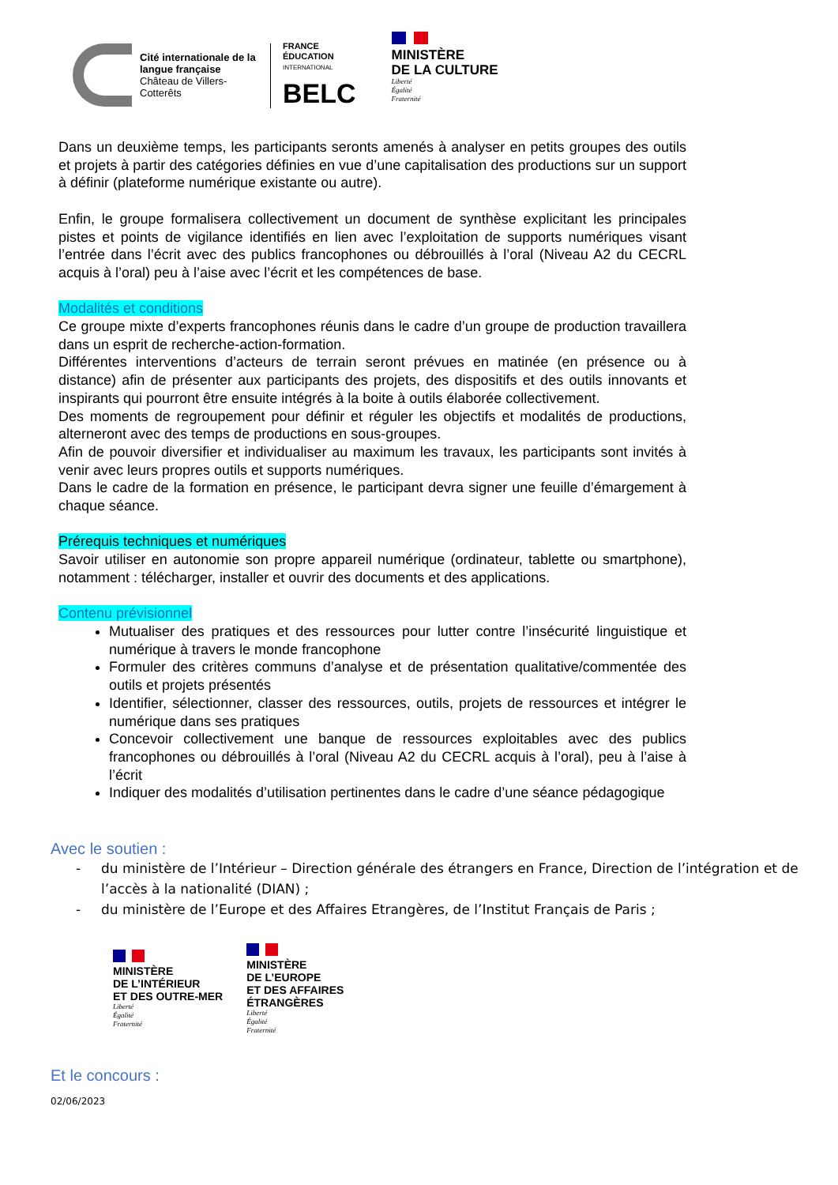Cité internationale de la langue française
Château de Villers-Cotterêts
FRANCE
ÉDUCATION
INTERNATIONAL
BELC
MINISTÈRE
DE LA CULTURE
Liberté
Égalité
Fraternité
Dans un deuxième temps, les participants seronts amenés à analyser en petits groupes des outils et projets à partir des catégories définies en vue d’une capitalisation des productions sur un support à définir (plateforme numérique existante ou autre).
Enfin, le groupe formalisera collectivement un document de synthèse explicitant les principales pistes et points de vigilance identifiés en lien avec l’exploitation de supports numériques visant l’entrée dans l’écrit avec des publics francophones ou débrouillés à l’oral (Niveau A2 du CECRL acquis à l’oral) peu à l’aise avec l’écrit et les compétences de base.
Modalités et conditions
Ce groupe mixte d’experts francophones réunis dans le cadre d’un groupe de production travaillera dans un esprit de recherche-action-formation.
Différentes interventions d’acteurs de terrain seront prévues en matinée (en présence ou à distance) afin de présenter aux participants des projets, des dispositifs et des outils innovants et inspirants qui pourront être ensuite intégrés à la boite à outils élaborée collectivement.
Des moments de regroupement pour définir et réguler les objectifs et modalités de productions, alterneront avec des temps de productions en sous-groupes.
Afin de pouvoir diversifier et individualiser au maximum les travaux, les participants sont invités à venir avec leurs propres outils et supports numériques.
Dans le cadre de la formation en présence, le participant devra signer une feuille d’émargement à chaque séance.
Prérequis techniques et numériques
Savoir utiliser en autonomie son propre appareil numérique (ordinateur, tablette ou smartphone), notamment : télécharger, installer et ouvrir des documents et des applications.
Contenu prévisionnel
Mutualiser des pratiques et des ressources pour lutter contre l’insécurité linguistique et numérique à travers le monde francophone
Formuler des critères communs d’analyse et de présentation qualitative/commentée des outils et projets présentés
Identifier, sélectionner, classer des ressources, outils, projets de ressources et intégrer le numérique dans ses pratiques
Concevoir collectivement une banque de ressources exploitables avec des publics francophones ou débrouillés à l’oral (Niveau A2 du CECRL acquis à l’oral), peu à l’aise à l’écrit
Indiquer des modalités d’utilisation pertinentes dans le cadre d’une séance pédagogique
Avec le soutien :
- du ministère de l’Intérieur – Direction générale des étrangers en France, Direction de l’intégration et de l’accès à la nationalité (DIAN) ;
- du ministère de l’Europe et des Affaires Etrangères, de l’Institut Français de Paris ;
MINISTÈRE
DE L’INTÉRIEUR
ET DES OUTRE-MER
Liberté
Égalité
Fraternité
MINISTÈRE
DE L’EUROPE
ET DES AFFAIRES
ÉTRANGÈRES
Liberté
Égalité
Fraternité
Et le concours :
02/06/2023